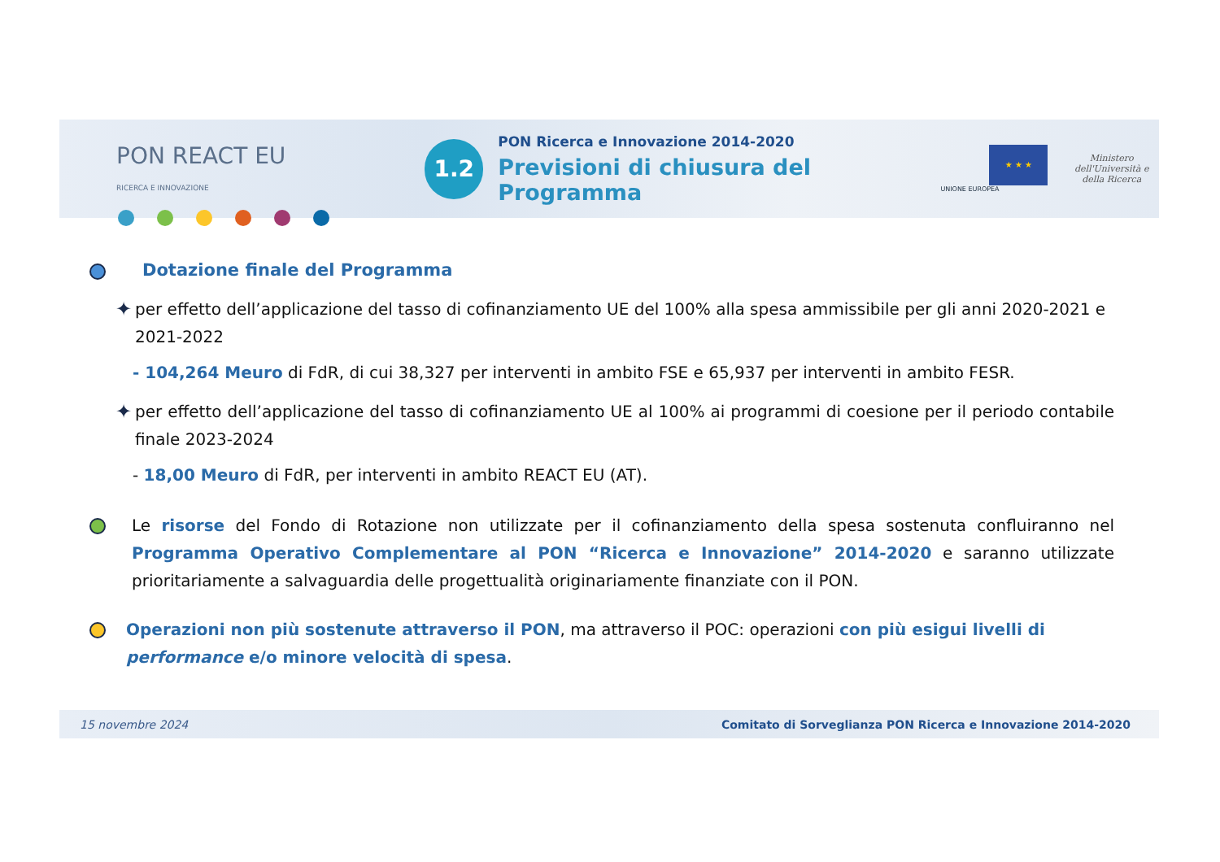PON REACT EU
RICERCA E INNOVAZIONE
1.2
PON Ricerca e Innovazione 2014-2020
Previsioni di chiusura del Programma
★ ★ ★
UNIONE EUROPEA
Ministero dell'Università e della Ricerca
Dotazione finale del Programma
✦
per effetto dell’applicazione del tasso di cofinanziamento UE del 100% alla spesa ammissibile per gli anni 2020-2021 e 2021-2022
- 104,264 Meuro di FdR, di cui 38,327 per interventi in ambito FSE e 65,937 per interventi in ambito FESR.
✦
per effetto dell’applicazione del tasso di cofinanziamento UE al 100% ai programmi di coesione per il periodo contabile finale 2023-2024
- 18,00 Meuro di FdR, per interventi in ambito REACT EU (AT).
Le risorse del Fondo di Rotazione non utilizzate per il cofinanziamento della spesa sostenuta confluiranno nel Programma Operativo Complementare al PON “Ricerca e Innovazione” 2014-2020 e saranno utilizzate prioritariamente a salvaguardia delle progettualità originariamente finanziate con il PON.
Operazioni non più sostenute attraverso il PON, ma attraverso il POC: operazioni con più esigui livelli di performance e/o minore velocità di spesa.
15 novembre 2024 Comitato di Sorveglianza PON Ricerca e Innovazione 2014-2020